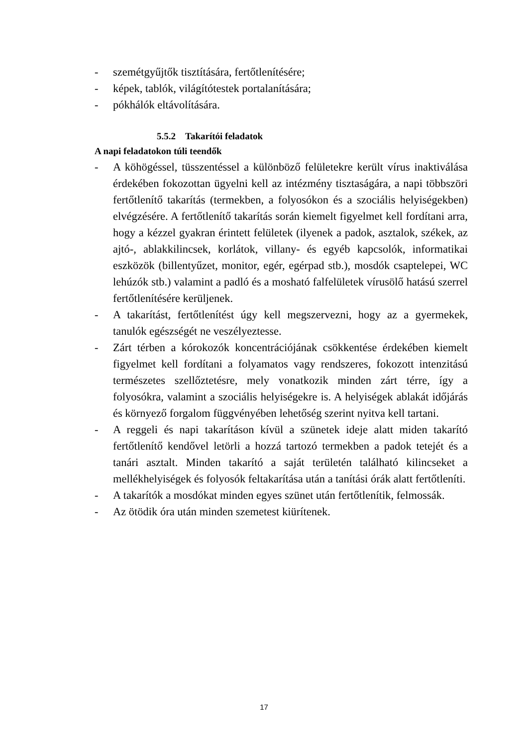- szemétgyűjtők tisztítására, fertőtlenítésére;
- képek, tablók, világítótestek portalanítására;
- pókhálók eltávolítására.
5.5.2 Takarítói feladatok
A napi feladatokon túli teendők
- A köhögéssel, tüsszentéssel a különböző felületekre került vírus inaktiválása érdekében fokozottan ügyelni kell az intézmény tisztaságára, a napi többszöri fertőtlenítő takarítás (termekben, a folyosókon és a szociális helyiségekben) elvégzésére. A fertőtlenítő takarítás során kiemelt figyelmet kell fordítani arra, hogy a kézzel gyakran érintett felületek (ilyenek a padok, asztalok, székek, az ajtó-, ablakkilincsek, korlátok, villany- és egyéb kapcsolók, informatikai eszközök (billentyűzet, monitor, egér, egérpad stb.), mosdók csaptelepei, WC lehúzók stb.) valamint a padló és a mosható falfelületek vírusölő hatású szerrel fertőtlenítésére kerüljenek.
- A takarítást, fertőtlenítést úgy kell megszervezni, hogy az a gyermekek, tanulók egészségét ne veszélyeztesse.
- Zárt térben a kórokozók koncentrációjának csökkentése érdekében kiemelt figyelmet kell fordítani a folyamatos vagy rendszeres, fokozott intenzitású természetes szellőztetésre, mely vonatkozik minden zárt térre, így a folyosókra, valamint a szociális helyiségekre is. A helyiségek ablakát időjárás és környező forgalom függvényében lehetőség szerint nyitva kell tartani.
- A reggeli és napi takarításon kívül a szünetek ideje alatt miden takarító fertőtlenítő kendővel letörli a hozzá tartozó termekben a padok tetejét és a tanári asztalt. Minden takarító a saját területén található kilincseket a mellékhelyiségek és folyosók feltakarítása után a tanítási órák alatt fertőtleníti.
- A takarítók a mosdókat minden egyes szünet után fertőtlenítik, felmossák.
- Az ötödik óra után minden szemetest kiürítenek.
17